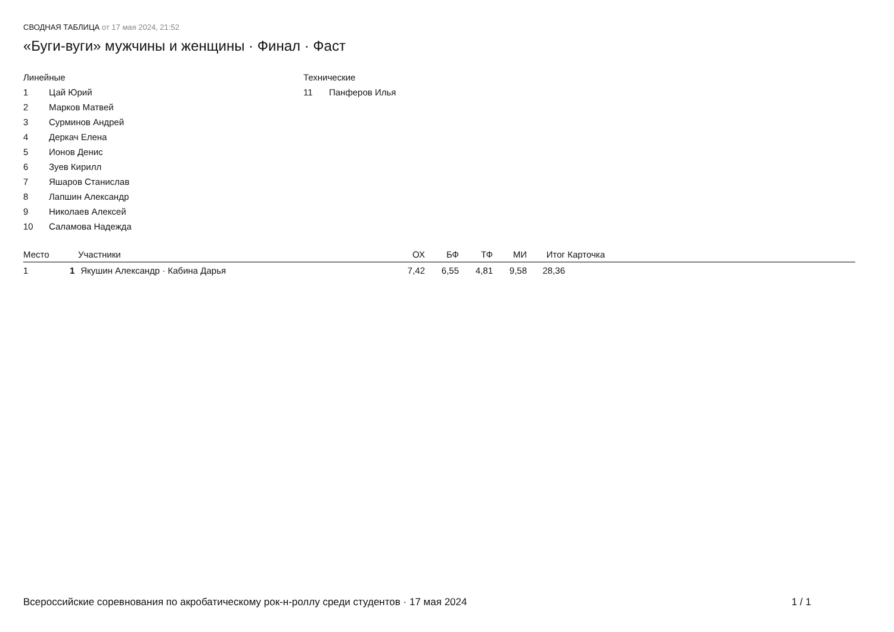СВОДНАЯ ТАБЛИЦА от 17 мая 2024, 21:52
«Буги-вуги» мужчины и женщины · Финал · Фаст
Линейные
1 Цай Юрий
2 Марков Матвей
3 Сурминов Андрей
4 Деркач Елена
5 Ионов Денис
6 Зуев Кирилл
7 Яшаров Станислав
8 Лапшин Александр
9 Николаев Алексей
10 Саламова Надежда
Технические
11 Панферов Илья
| Место | | Участники | ОХ | БФ | ТФ | МИ | Итог | Карточка |
| --- | --- | --- | --- | --- | --- | --- | --- | --- |
| 1 | 1 | Якушин Александр · Кабина Дарья | 7,42 | 6,55 | 4,81 | 9,58 | 28,36 | |
Всероссийские соревнования по акробатическому рок-н-роллу среди студентов · 17 мая 2024 1 / 1